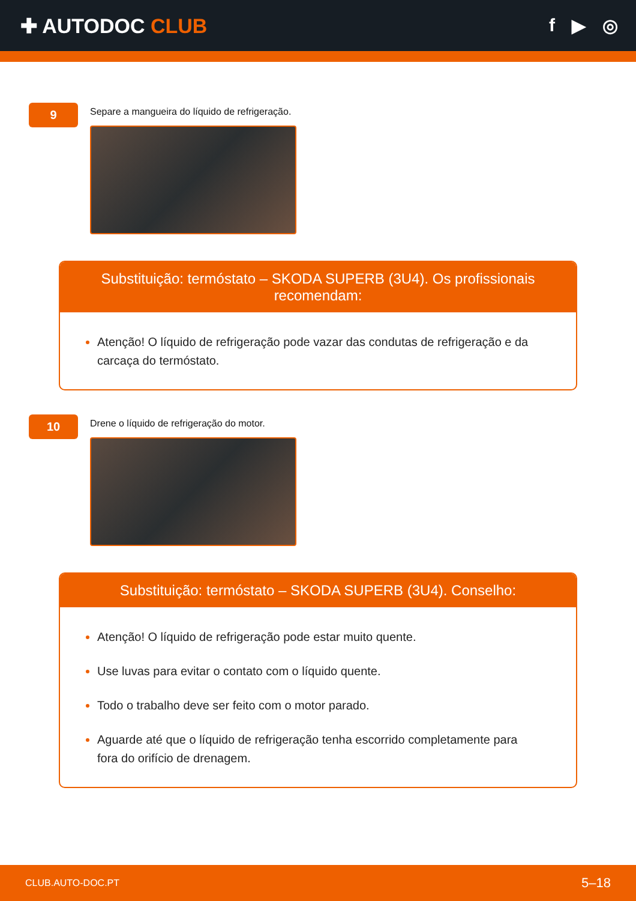✚ AUTODOC CLUB f ▶ ◎
9
Separe a mangueira do líquido de refrigeração.
Substituição: termóstato – SKODA SUPERB (3U4). Os profissionais recomendam:
Atenção! O líquido de refrigeração pode vazar das condutas de refrigeração e da carcaça do termóstato.
10
Drene o líquido de refrigeração do motor.
Substituição: termóstato – SKODA SUPERB (3U4). Conselho:
Atenção! O líquido de refrigeração pode estar muito quente.
Use luvas para evitar o contato com o líquido quente.
Todo o trabalho deve ser feito com o motor parado.
Aguarde até que o líquido de refrigeração tenha escorrido completamente para fora do orifício de drenagem.
CLUB.AUTO-DOC.PT 5–18